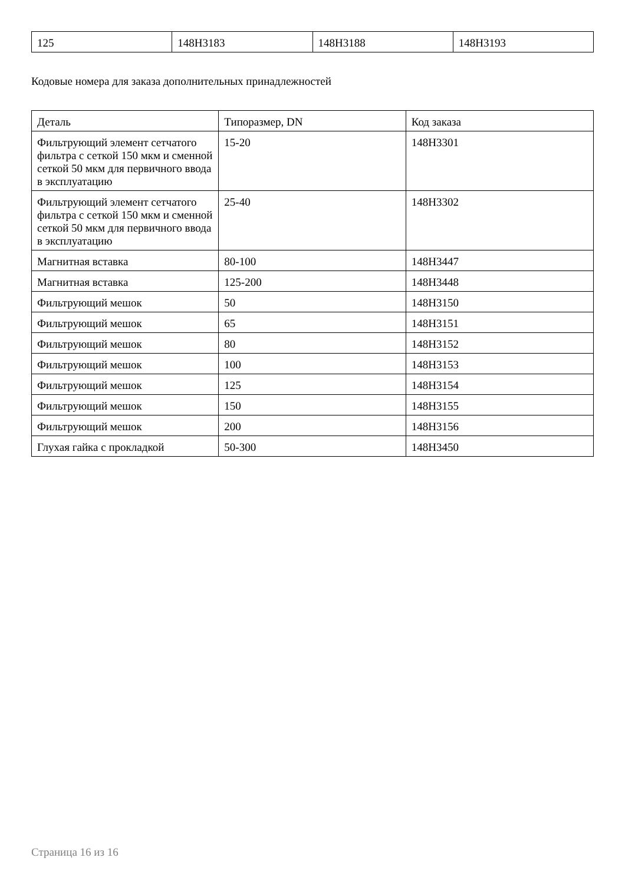| 125 | 148H3183 | 148H3188 | 148H3193 |
Кодовые номера для заказа дополнительных принадлежностей
| Деталь | Типоразмер, DN | Код заказа |
| --- | --- | --- |
| Фильтрующий элемент сетчатого фильтра с сеткой 150 мкм и сменной сеткой 50 мкм для первичного ввода в эксплуатацию | 15-20 | 148H3301 |
| Фильтрующий элемент сетчатого фильтра с сеткой 150 мкм и сменной сеткой 50 мкм для первичного ввода в эксплуатацию | 25-40 | 148H3302 |
| Магнитная вставка | 80-100 | 148H3447 |
| Магнитная вставка | 125-200 | 148H3448 |
| Фильтрующий мешок | 50 | 148H3150 |
| Фильтрующий мешок | 65 | 148H3151 |
| Фильтрующий мешок | 80 | 148H3152 |
| Фильтрующий мешок | 100 | 148H3153 |
| Фильтрующий мешок | 125 | 148H3154 |
| Фильтрующий мешок | 150 | 148H3155 |
| Фильтрующий мешок | 200 | 148H3156 |
| Глухая гайка с прокладкой | 50-300 | 148H3450 |
Страница 16 из 16